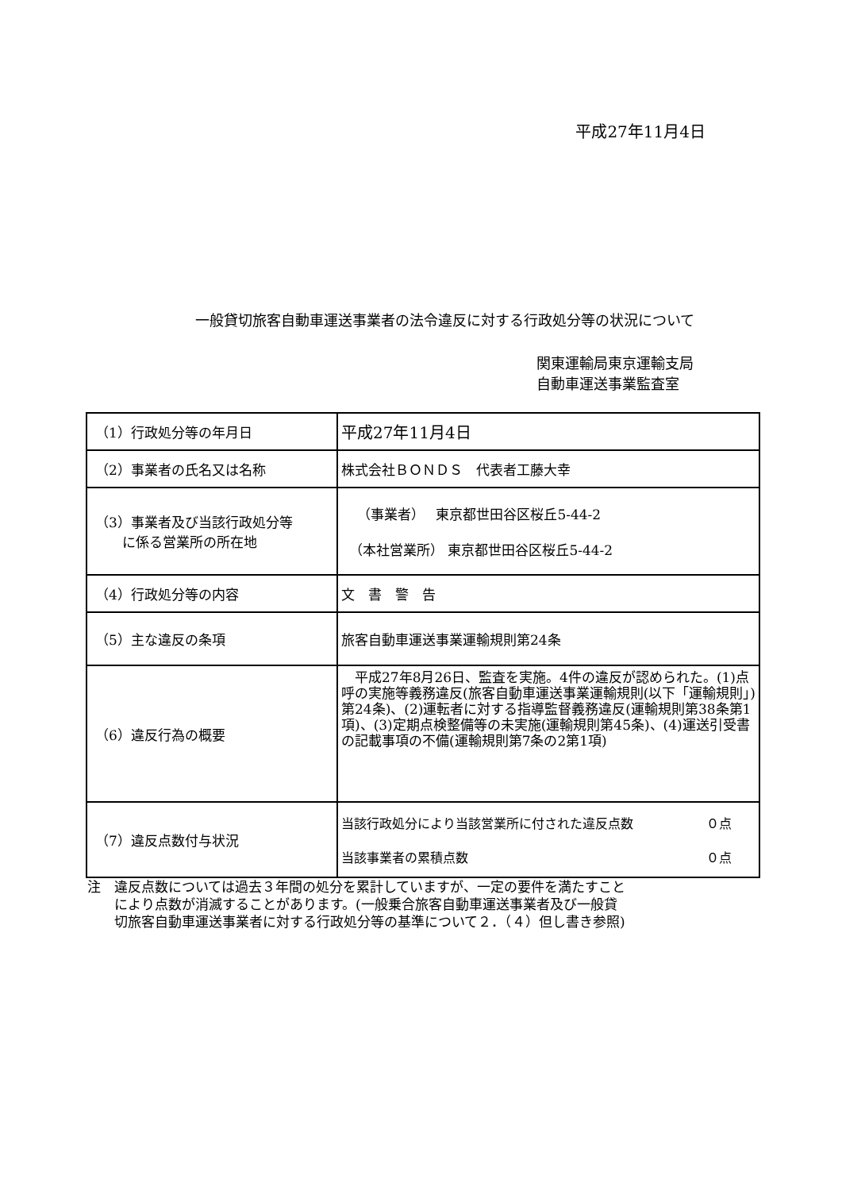平成27年11月4日
一般貸切旅客自動車運送事業者の法令違反に対する行政処分等の状況について
関東運輸局東京運輸支局
自動車運送事業監査室
| （1）行政処分等の年月日 | 平成27年11月4日 |
| （2）事業者の氏名又は名称 | 株式会社ＢＯＮＤＳ 代表者工藤大幸 |
| （3）事業者及び当該行政処分等 に係る営業所の所在地 | （事業者） 東京都世田谷区桜丘5-44-2 （本社営業所） 東京都世田谷区桜丘5-44-2 |
| （4）行政処分等の内容 | 文 書 警 告 |
| （5）主な違反の条項 | 旅客自動車運送事業運輸規則第24条 |
| （6）違反行為の概要 | 平成27年8月26日、監査を実施。4件の違反が認められた。(1)点呼の実施等義務違反(旅客自動車運送事業運輸規則(以下「運輸規則」)第24条)、(2)運転者に対する指導監督義務違反(運輸規則第38条第1項)、(3)定期点検整備等の未実施(運輸規則第45条)、(4)運送引受書の記載事項の不備(運輸規則第7条の2第1項) |
| （7）違反点数付与状況 | 当該行政処分により当該営業所に付された違反点数 ０点 当該事業者の累積点数 ０点 |
注　違反点数については過去３年間の処分を累計していますが、一定の要件を満たすこと
　　により点数が消滅することがあります。(一般乗合旅客自動車運送事業者及び一般貸
　　切旅客自動車運送事業者に対する行政処分等の基準について２．（４）但し書き参照)